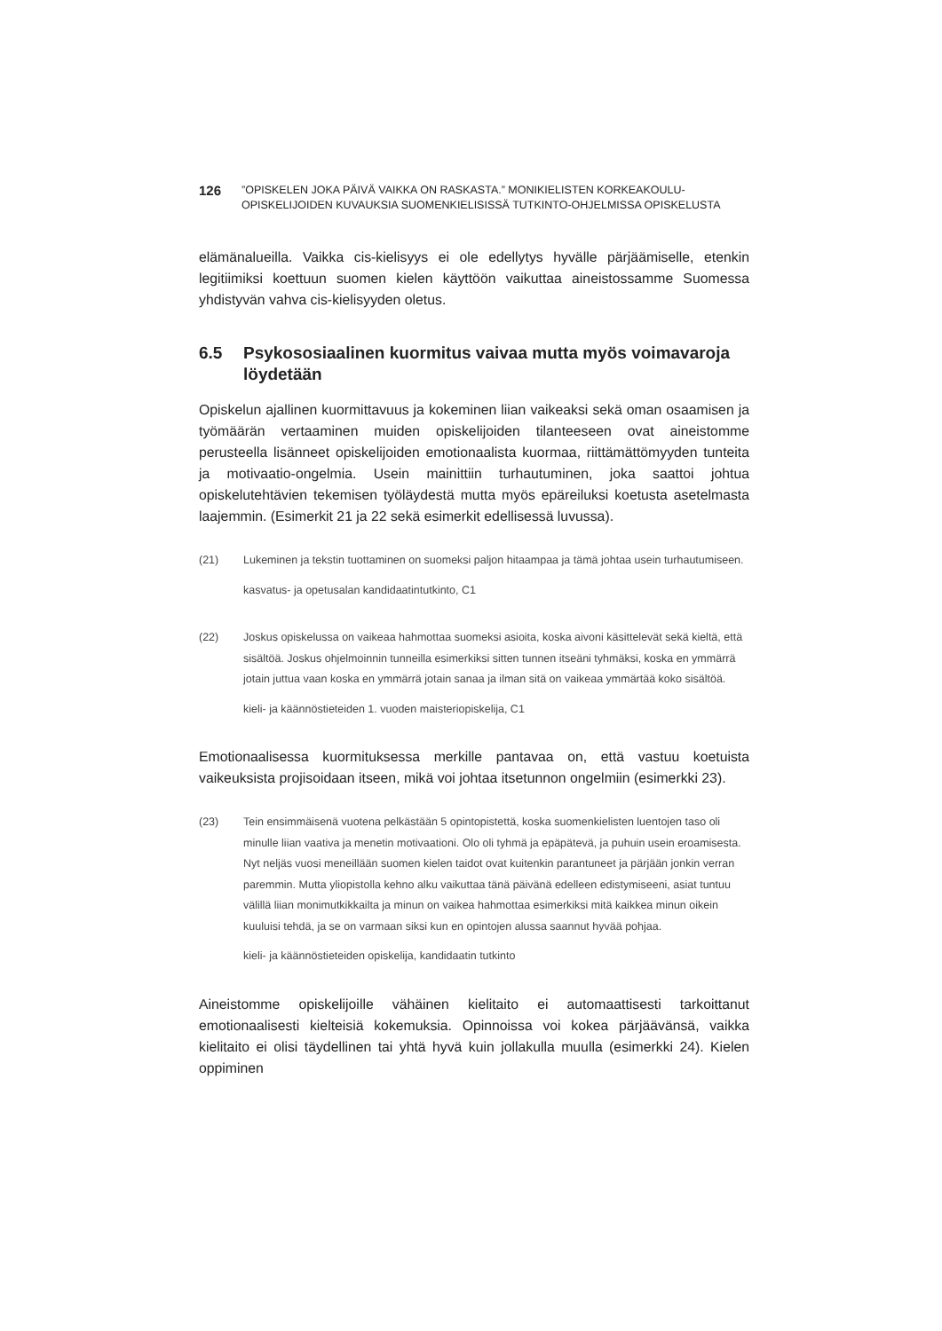126
”OPISKELEN JOKA PÄIVÄ VAIKKA ON RASKASTA.” MONIKIELISTEN KORKEAKOULU-
OPISKELIJOIDEN KUVAUKSIA SUOMENKIELISISSÄ TUTKINTO-OHJELMISSA OPISKELUSTA
elämänalueilla. Vaikka cis-kielisyys ei ole edellytys hyvälle pärjäämiselle, etenkin legitiimiksi koettuun suomen kielen käyttöön vaikuttaa aineistossamme Suomessa yhdistyvän vahva cis-kielisyyden oletus.
6.5 Psykososiaalinen kuormitus vaivaa mutta myös voimavaroja löydetään
Opiskelun ajallinen kuormittavuus ja kokeminen liian vaikeaksi sekä oman osaamisen ja työmäärän vertaaminen muiden opiskelijoiden tilanteeseen ovat aineistomme perusteella lisänneet opiskelijoiden emotionaalista kuormaa, riittämättömyyden tunteita ja motivaatio-ongelmia. Usein mainittiin turhautuminen, joka saattoi johtua opiskelutehtävien tekemisen työläydestä mutta myös epäreiluksi koetusta asetelmasta laajemmin. (Esimerkit 21 ja 22 sekä esimerkit edellisessä luvussa).
(21) Lukeminen ja tekstin tuottaminen on suomeksi paljon hitaampaa ja tämä johtaa usein turhautumiseen.
kasvatus- ja opetusalan kandidaatintutkinto, C1
(22) Joskus opiskelussa on vaikeaa hahmottaa suomeksi asioita, koska aivoni käsittelevät sekä kieltä, että sisältöä. Joskus ohjelmoinnin tunneilla esimerkiksi sitten tunnen itseäni tyhmäksi, koska en ymmärrä jotain juttua vaan koska en ymmärrä jotain sanaa ja ilman sitä on vaikeaa ymmärtää koko sisältöä.
kieli- ja käännöstieteiden 1. vuoden maisteriopiskelija, C1
Emotionaalisessa kuormituksessa merkille pantavaa on, että vastuu koetuista vaikeuksista projisoidaan itseen, mikä voi johtaa itsetunnon ongelmiin (esimerkki 23).
(23) Tein ensimmäisenä vuotena pelkästään 5 opintopistettä, koska suomenkielisten luentojen taso oli minulle liian vaativa ja menetin motivaationi. Olo oli tyhmä ja epäpätevä, ja puhuin usein eroamisesta. Nyt neljäs vuosi meneillään suomen kielen taidot ovat kuitenkin parantuneet ja pärjään jonkin verran paremmin. Mutta yliopistolla kehno alku vaikuttaa tänä päivänä edelleen edistymiseeni, asiat tuntuu välillä liian monimutkikkailta ja minun on vaikea hahmottaa esimerkiksi mitä kaikkea minun oikein kuuluisi tehdä, ja se on varmaan siksi kun en opintojen alussa saannut hyvää pohjaa.
kieli- ja käännöstieteiden opiskelija, kandidaatin tutkinto
Aineistomme opiskelijoille vähäinen kielitaito ei automaattisesti tarkoittanut emotionaalisesti kielteisiä kokemuksia. Opinnoissa voi kokea pärjäävänsä, vaikka kielitaito ei olisi täydellinen tai yhtä hyvä kuin jollakulla muulla (esimerkki 24). Kielen oppiminen